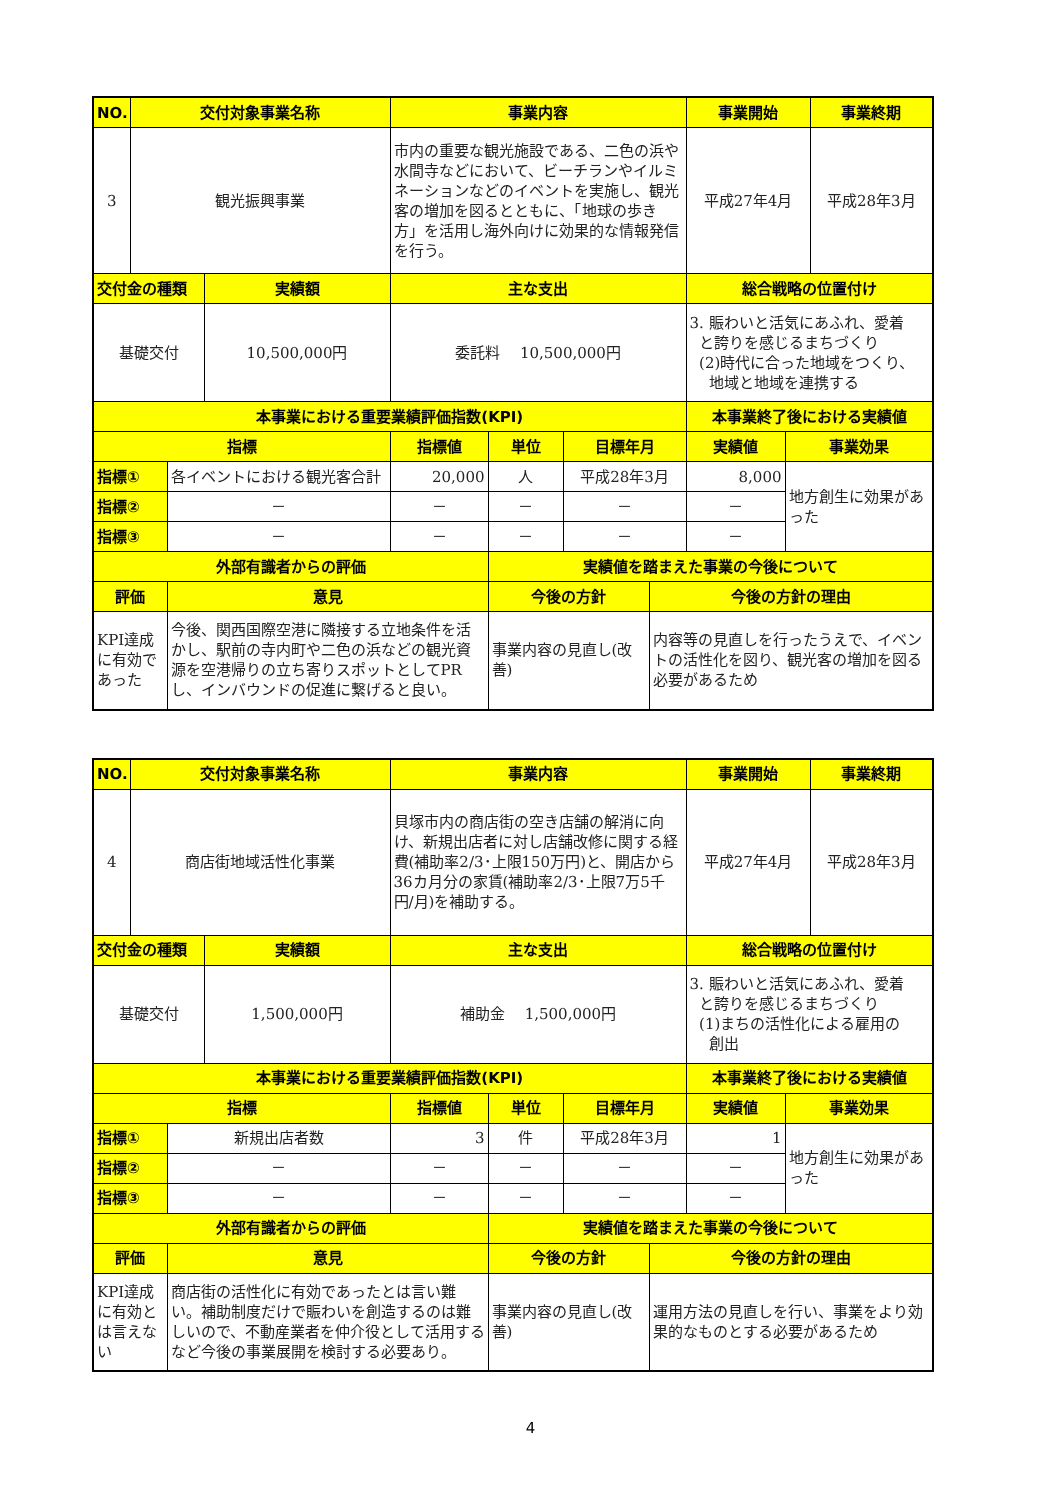| NO. | 交付対象事業名称 | | | 事業内容 | | | | 事業開始 | | 事業終期 |
| --- | --- | --- | --- | --- | --- | --- | --- | --- | --- | --- |
| 3 | 観光振興事業 | | | 市内の重要な観光施設である、二色の浜や水間寺などにおいて、ビーチランやイルミネーションなどのイベントを実施し、観光客の増加を図るとともに、「地球の歩き方」を活用し海外向けに効果的な情報発信を行う。 | | | | 平成27年4月 | | 平成28年3月 |
| 交付金の種類 | | | 実績額 | 主な支出 | | | | 総合戦略の位置付け | | |
| 基礎交付 | | | 10,500,000円 | 委託料 10,500,000円 | | | | 3. 賑わいと活気にあふれ、愛着 と誇りを感じるまちづくり (2)時代に合った地域をつくり、 地域と地域を連携する | | |
| 本事業における重要業績評価指数(KPI) | | | | | | | | 本事業終了後における実績値 | | |
| 指標 | | | | 指標値 | 単位 | 目標年月 | | 実績値 | 事業効果 | |
| 指標① | | 各イベントにおける観光客合計 | | 20,000 | 人 | 平成28年3月 | | 8,000 | 地方創生に効果があった | |
| 指標② | | － | | － | － | － | | － | | |
| 指標③ | | － | | － | － | － | | － | | |
| 外部有識者からの評価 | | | | | 実績値を踏まえた事業の今後について | | | | | |
| 評価 | | 意見 | | | 今後の方針 | | 今後の方針の理由 | | | |
| KPI達成に有効であった | | 今後、関西国際空港に隣接する立地条件を活かし、駅前の寺内町や二色の浜などの観光資源を空港帰りの立ち寄りスポットとしてPRし、インバウンドの促進に繋げると良い。 | | | 事業内容の見直し(改善) | | 内容等の見直しを行ったうえで、イベントの活性化を図り、観光客の増加を図る必要があるため | | | |
| NO. | 交付対象事業名称 | | | 事業内容 | | | | 事業開始 | | 事業終期 |
| --- | --- | --- | --- | --- | --- | --- | --- | --- | --- | --- |
| 4 | 商店街地域活性化事業 | | | 貝塚市内の商店街の空き店舗の解消に向け、新規出店者に対し店舗改修に関する経費(補助率2/3･上限150万円)と、開店から36カ月分の家賃(補助率2/3･上限7万5千円/月)を補助する。 | | | | 平成27年4月 | | 平成28年3月 |
| 交付金の種類 | | | 実績額 | 主な支出 | | | | 総合戦略の位置付け | | |
| 基礎交付 | | | 1,500,000円 | 補助金 1,500,000円 | | | | 3. 賑わいと活気にあふれ、愛着 と誇りを感じるまちづくり (1)まちの活性化による雇用の 創出 | | |
| 本事業における重要業績評価指数(KPI) | | | | | | | | 本事業終了後における実績値 | | |
| 指標 | | | | 指標値 | 単位 | 目標年月 | | 実績値 | 事業効果 | |
| 指標① | | 新規出店者数 | | 3 | 件 | 平成28年3月 | | 1 | 地方創生に効果があった | |
| 指標② | | － | | － | － | － | | － | | |
| 指標③ | | － | | － | － | － | | － | | |
| 外部有識者からの評価 | | | | | 実績値を踏まえた事業の今後について | | | | | |
| 評価 | | 意見 | | | 今後の方針 | | 今後の方針の理由 | | | |
| KPI達成に有効とは言えない | | 商店街の活性化に有効であったとは言い難い。補助制度だけで賑わいを創造するのは難しいので、不動産業者を仲介役として活用するなど今後の事業展開を検討する必要あり。 | | | 事業内容の見直し(改善) | | 運用方法の見直しを行い、事業をより効果的なものとする必要があるため | | | |
4